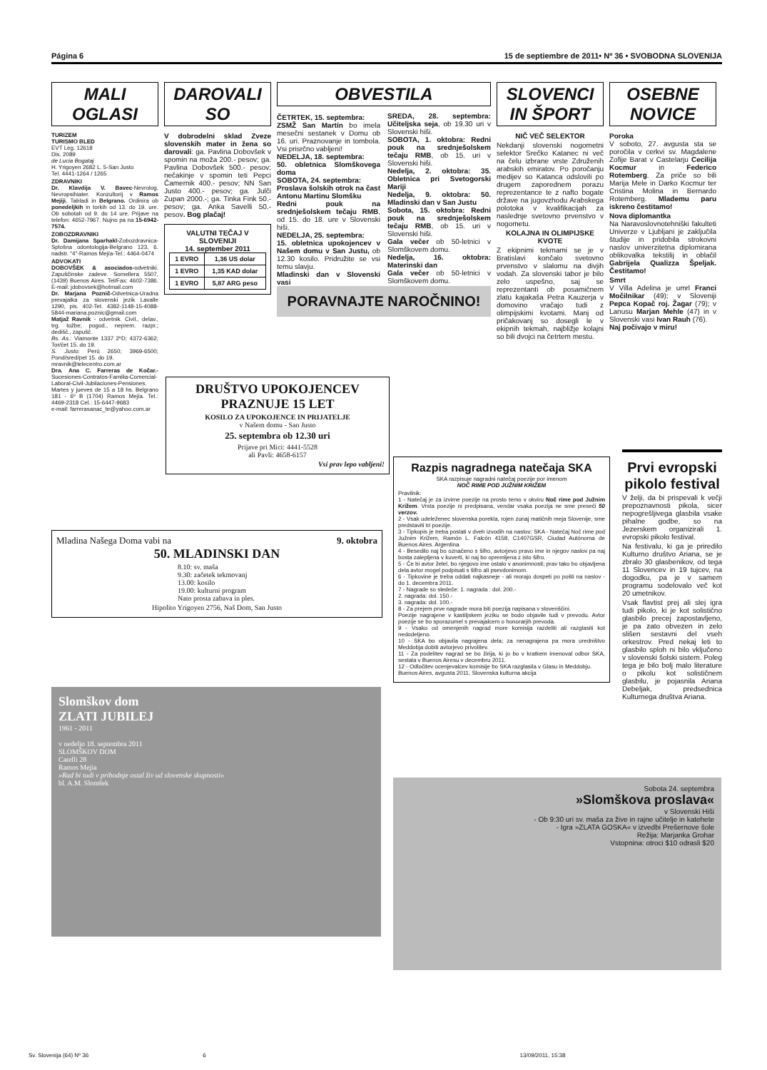Página 6 15 de septiembre de 2011• Nº 36 • SVOBODNA SLOVENIJA
MALI OGLASI
TURIZEM
TURISMO BLED
EVT Leg. 12618
Dis. 2089
de Lucia Bogataj
H. Yrigoyen 2682 L. 5-San Justo
Tel. 4441-1264 / 1265
ZDRAVNIKI
Dr. Klavdija V. Bavec-Nevrolog, Nevropsihiater. Konzultorij v Ramos Mejiji, Tabladi in Belgrano. Ordinira ob ponedeljkih in torkih od 13. do 19. ure. Ob sobotah od 9. do 14 ure. Prijave na telefon: 4652-7967. Nujno pa na 15-6942-7574.
ZOBOZDRAVNIKI
Dr. Damijana Sparhakl-Zobozdravnica-Splošna odontologija-Belgrano 123, 6. nadstr. "4"-Ramos Mejía-Tel.: 4464-0474
ADVOKATI
DOBOVŠEK & asociados-odvetniki. Zapuščinske zadeve. Somellera 5507, (1439) Buenos Aires. Tel/Fax: 4602-7386. E-mail: jdobovsek@hotmail.com
Dr. Marjana Poznič-Odvetnica-Uradna prevajalka za slovenski jezik Lavalle 1290, pis. 402-Tel. 4382-1148-15-4088-5844-mariana.poznic@gmail.com
Matjaž Ravnik - odvetnik. Civil., delav., trg. tožbe; pogod., neprem. razpr.; dedišč., zapušč.
Bs. As.: Viamonte 1337 2ºD; 4372-6362; Tor/čet 15. do 19.
S. Justo: Perú 2650; 3969-6500; Pond/sred/pet 15. do 19.
mravnik@telecentro.com.ar
Dra. Ana C. Farreras de Kočar.-Sucesiones-Contratos-Familia-Comercial-Laboral-Civil-Jubilaciones-Pensiones. Martes y jueves de 15 a 18 hs. Belgrano 181 - 6º B (1704) Ramos Mejía. Tel.: 4469-2318 Cel.: 15-6447-9683
e-mail: farrerasanac_te@yahoo.com.ar
DAROVALI SO
V dobrodelni sklad Zveze slovenskih mater in žena so darovali: ga. Pavlina Dobovšek v spomin na moža 200.- pesov; ga. Pavlina Dobovšek 500.- pesov; nečakinje v spomin teti Pepci Čamernik 400.- pesov; NN San Justo 400.- pesov; ga. Julči Zupan 2000.-; ga. Tinka Fink 50.- pesov; ga. Anka Savelli 50.- pesov. Bog plačaj!
VALUTNI TEČAJ V SLOVENIJI
14. september 2011
| 1 EVRO | 1,36 US dolar |
| 1 EVRO | 1,35 KAD dolar |
| 1 EVRO | 5,87 ARG peso |
OBVESTILA
ČETRTEK, 15. septembra:
ZSMŽ San Martín bo imela mesečni sestanek v Domu ob 16. uri. Praznovanje in tombola. Vsi prisrčno vabljeni!
NEDELJA, 18. septembra:
50. obletnica Slomškovega doma
SOBOTA, 24. septembra:
Proslava šolskih otrok na čast Antonu Martinu Slomšku
Redni pouk na srednješolskem tečaju RMB, od 15. do 18. ure v Slovenski hiši.
NEDELJA, 25. septembra:
15. obletnica upokojencev v Našem domu v San Justu, ob 12.30 kosilo. Pridružite se vsi temu slavju.
Mladinski dan v Slovenski vasi
SREDA, 28. septembra: Učiteljska seja, ob 19.30 uri v Slovenski hiši.
SOBOTA, 1. oktobra: Redni pouk na srednješolskem tečaju RMB, ob 15. uri v Slovenski hiši.
Nedelja, 2. oktobra: 35. Obletnica pri Svetogorski Mariji
Nedelja, 9. oktobra: 50. Mladinski dan v San Justu
Sobota, 15. oktobra: Redni pouk na srednješolskem tečaju RMB, ob 15. uri v Slovenski hiši.
Gala večer ob 50-letnici v Slomškovem domu.
Nedelja, 16. oktobra: Materinski dan
Gala večer ob 50-letnici v Slomškovem domu.
PORAVNAJTE NAROČNINO!
SLOVENCI IN ŠPORT
NIČ VEČ SELEKTOR
Nekdanji slovenski nogometni selektor Srečko Katanec ni več na čelu izbrane vrste Združenih arabskih emiratov. Po poročanju medijev so Katanca odslovili po drugem zaporednem porazu reprezentance te z nafto bogate države na jugovzhodu Arabskega polotoka v kvalifikacijah za naslednje svetovno prvenstvo v nogometu.
KOLAJNA IN OLIMPIJSKE KVOTE
Z ekipnimi tekmami se je v Bratislavi končalo svetovno prvenstvo v slalomu na divjih vodah. Za slovenski tabor je bilo zelo uspešno, saj se reprezentanti ob posamičnem zlatu kajakaša Petra Kauzerja v domovino vračajo tudi z olimpijskimi kvotami. Manj od pričakovanj so dosegli le v ekipnih tekmah, najbližje kolajni so bili dvojci na četrtem mestu.
OSEBNE NOVICE
Poroka
V soboto, 27. avgusta sta se poročila v cerkvi sv. Magdalene Zofije Barat v Castelarju Cecilija Kocmur in Federico Rotemberg. Za priče so bili Marija Mele in Darko Kocmur ter Cristina Molina in Bernardo Rotemberg. Mlademu paru iskreno čestitamo!
Nova diplomantka
Na Naravoslovnotehniški fakulteti Univerze v Ljubljani je zaključila študije in pridobila strokovni naslov univerzitetna diplomirana oblikovalka tekstilij in oblačil Gabrijela Qualizza Špeljak. Čestitamo!
Smrt
V Villa Adelina je umrl Franci Močilnikar (49); v Sloveniji Pepca Kopač roj. Žagar (79); v Lanusu Marjan Mehle (47) in v Slovenski vasi Ivan Rauh (76).
Naj počivajo v miru!
DRUŠTVO UPOKOJENCEV PRAZNUJE 15 LET
KOSILO ZA UPOKOJENCE IN PRIJATELJE
v Našem domu - San Justo
25. septembra ob 12.30 uri
Prijave pri Mici: 4441-5528
ali Pavli: 4658-6157
Vsi prav lepo vabljeni!
Mladina Našega Doma vabi na 9. oktobra
50. MLADINSKI DAN
8.10: sv. maša
9.30: začetek tekmovanj
13.00: kosilo
19.00: kulturni program
Nato prosta zabava in ples.
Hipolito Yrigoyen 2756, Naš Dom, San Justo
Slomškov dom
ZLATI JUBILEJ
1961 - 2011
v nedeljo 18. septembra 2011
SLOMŠKOV DOM
Catelli 28
Ramos Mejia
»Rad bi tudi v prihodnje ostal živ ud slovenske skupnosti«
bl. A.M. Slomšek
Razpis nagradnega natečaja SKA
SKA razpisuje nagradni natečaj poezije por imenom
NOČ RIME POD JUŽNIM KRIŽEM
Pravilnik:
1 - Natečaj je za izvirne poezije na prosto temo v okviru Noč rime pod Južnim Križem. Vrsta poezije ni predpisana, vendar vsaka poezija ne sme preseči 50 verzov.
2 - Vsak udeleženec slovenska porekla, rojen zunaj matičnih meja Slovenije, sme predstaviti tri poezije.
3 - Tipkopis je treba poslati v dveh izvodih na naslov: SKA - Natečaj Noč rime pod Južnim Križem, Ramón L. Falcón 4158, C1407GSR, Ciudad Autónoma de Buenos Aires. Argentina
4 - Besedilo naj bo označeno s šifro, avtorjevo pravo ime in njegov naslov pa naj bosta zalepljena v kuverti, ki naj bo opremljena z isto šifro.
5 - Če bi avtor želel, bo njegovo ime ostalo v anonimnosti; prav tako bo objavljena dela avtor mogel podpisati s šifro ali psevdonimom.
6 - Tipkovine je treba oddati najkasneje - ali morajo dospeti po pošti na naslov - do 1. decembra 2011.
7 - Nagrade so sledeče: 1. nagrada : dol. 200.-
2. nagrada: dol. 150.-
3. nagrada: dol. 100.-
8 - Za prejem prve nagrade mora biti poezija napisana v slovenščini.
Poezije nagrajene v kastiljskem jeziku se bodo objavile tudi v prevodu. Avtor poezije se bo sporazumel s prevajalcem o honorarjih prevoda.
9 - Vsako od omenjenih nagrad more komisija razdeliti ali razglasiti kot nedodeljeno.
10 - SKA bo objavila nagrajena dela; za nenagrajena pa mora uredništvo Meddobja dobiti avtorjevo privolitev.
11 - Za podelitev nagrad se bo žirija, ki jo bo v kratkem imenoval odbor SKA, sestala v Buenos Airesu v decembru 2011.
12 - Odločitev ocenjevalcev komisije bo SKA razglasila v Glasu in Meddobju.
Buenos Aires, avgusta 2011, Slovenska kulturna akcija
Prvi evropski pikolo festival
V želji, da bi prispevali k večji prepoznavnosti pikola, sicer nepogrešljivega glasbila vsake pihalne godbe, so na Jezerskem organizirali 1. evropski pikolo festival.
Na festivalu, ki ga je priredilo Kulturno društvo Ariana, se je zbralo 30 glasbenikov, od tega 11 Slovencev in 19 tujcev, na dogodku, pa je v samem programu sodelovalo več kot 20 umetnikov.
Vsak flavtist prej ali slej igra tudi pikolo, ki je kot solistično glasbilo precej zapostavljeno, je pa zato obvezen in zelo slišen sestavni del vseh orkestrov. Pred nekaj leti to glasbilo sploh ni bilo vključeno v slovenski šolski sistem. Poleg tega je bilo bolj malo literature o pikolu kot solističnem glasbilu, je pojasnila Ariana Debeljak, predsednica Kulturnega društva Ariana.
Sobota 24. septembra
»Slomškova proslava«
v Slovenski Hiši
- Ob 9:30 uri sv. maša za žive in rajne učitelje in katehete
- Igra »ZLATA GOSKA« v izvedbi Prešernove šole
Režija: Marjanka Grohar
Vstopnina: otroci $10 odrasli $20
Sv. Slovenija (64) Nº 36 6 13/09/2011, 15:38